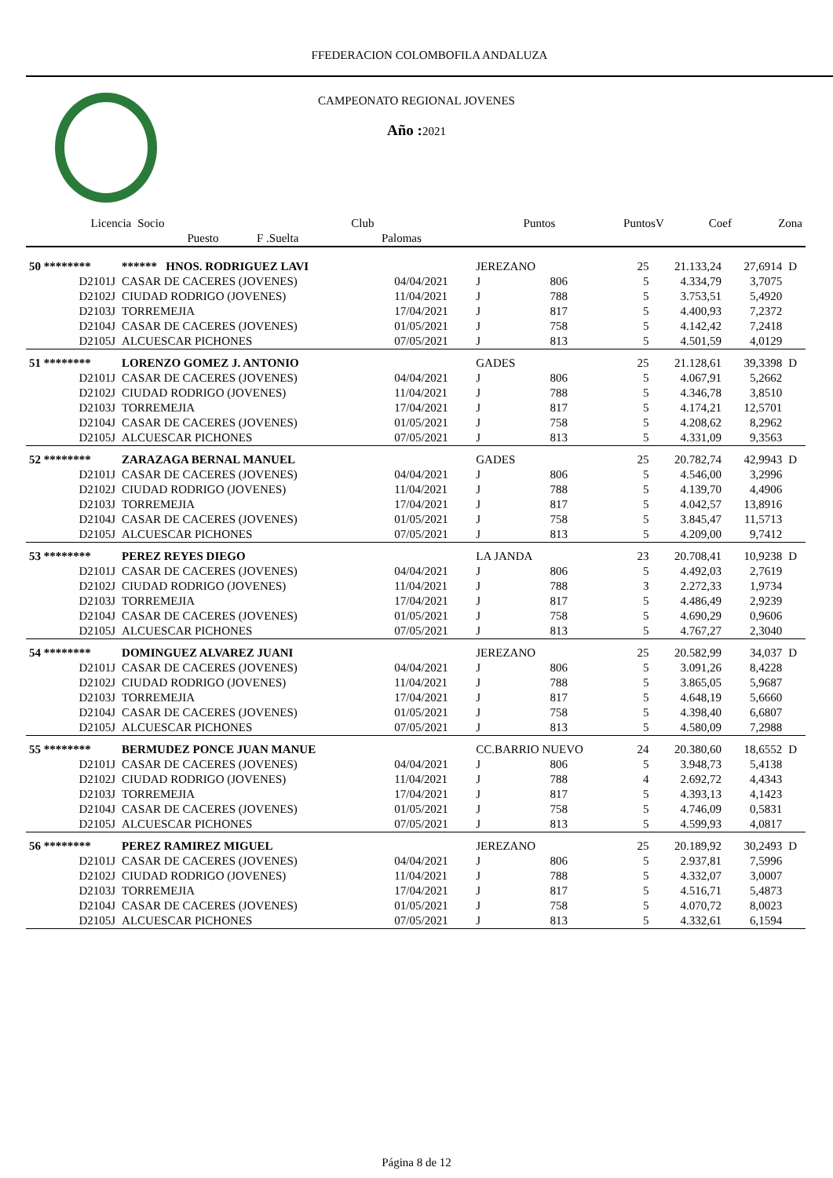FFEDERACION COLOMBOFILA ANDALUZA
CAMPEONATO REGIONAL JOVENES
Año : 2021
| Licencia | Socio | | | Club | | Puntos | PuntosV | Coef | Zona |
| --- | --- | --- | --- | --- | --- | --- | --- | --- | --- |
| | Puesto | F .Suelta | | Palomas | | | | | |
| 50 ******** | ****** HNOS. RODRIGUEZ LAVI | | JEREZANO | | | 25 | 21.133,24 | 27,6914 | D |
| D2101J | CASAR DE CACERES (JOVENES) | 04/04/2021 | J | 806 | | 5 | 4.334,79 | 3,7075 | |
| D2102J | CIUDAD RODRIGO (JOVENES) | 11/04/2021 | J | 788 | | 5 | 3.753,51 | 5,4920 | |
| D2103J | TORREMEJIA | 17/04/2021 | J | 817 | | 5 | 4.400,93 | 7,2372 | |
| D2104J | CASAR DE CACERES (JOVENES) | 01/05/2021 | J | 758 | | 5 | 4.142,42 | 7,2418 | |
| D2105J | ALCUESCAR PICHONES | 07/05/2021 | J | 813 | | 5 | 4.501,59 | 4,0129 | |
| 51 ******** | LORENZO GOMEZ J. ANTONIO | | GADES | | | 25 | 21.128,61 | 39,3398 | D |
| D2101J | CASAR DE CACERES (JOVENES) | 04/04/2021 | J | 806 | | 5 | 4.067,91 | 5,2662 | |
| D2102J | CIUDAD RODRIGO (JOVENES) | 11/04/2021 | J | 788 | | 5 | 4.346,78 | 3,8510 | |
| D2103J | TORREMEJIA | 17/04/2021 | J | 817 | | 5 | 4.174,21 | 12,5701 | |
| D2104J | CASAR DE CACERES (JOVENES) | 01/05/2021 | J | 758 | | 5 | 4.208,62 | 8,2962 | |
| D2105J | ALCUESCAR PICHONES | 07/05/2021 | J | 813 | | 5 | 4.331,09 | 9,3563 | |
| 52 ******** | ZARAZAGA BERNAL MANUEL | | GADES | | | 25 | 20.782,74 | 42,9943 | D |
| D2101J | CASAR DE CACERES (JOVENES) | 04/04/2021 | J | 806 | | 5 | 4.546,00 | 3,2996 | |
| D2102J | CIUDAD RODRIGO (JOVENES) | 11/04/2021 | J | 788 | | 5 | 4.139,70 | 4,4906 | |
| D2103J | TORREMEJIA | 17/04/2021 | J | 817 | | 5 | 4.042,57 | 13,8916 | |
| D2104J | CASAR DE CACERES (JOVENES) | 01/05/2021 | J | 758 | | 5 | 3.845,47 | 11,5713 | |
| D2105J | ALCUESCAR PICHONES | 07/05/2021 | J | 813 | | 5 | 4.209,00 | 9,7412 | |
| 53 ******** | PEREZ REYES DIEGO | | LA JANDA | | | 23 | 20.708,41 | 10,9238 | D |
| D2101J | CASAR DE CACERES (JOVENES) | 04/04/2021 | J | 806 | | 5 | 4.492,03 | 2,7619 | |
| D2102J | CIUDAD RODRIGO (JOVENES) | 11/04/2021 | J | 788 | | 3 | 2.272,33 | 1,9734 | |
| D2103J | TORREMEJIA | 17/04/2021 | J | 817 | | 5 | 4.486,49 | 2,9239 | |
| D2104J | CASAR DE CACERES (JOVENES) | 01/05/2021 | J | 758 | | 5 | 4.690,29 | 0,9606 | |
| D2105J | ALCUESCAR PICHONES | 07/05/2021 | J | 813 | | 5 | 4.767,27 | 2,3040 | |
| 54 ******** | DOMINGUEZ ALVAREZ JUANI | | JEREZANO | | | 25 | 20.582,99 | 34,037 | D |
| D2101J | CASAR DE CACERES (JOVENES) | 04/04/2021 | J | 806 | | 5 | 3.091,26 | 8,4228 | |
| D2102J | CIUDAD RODRIGO (JOVENES) | 11/04/2021 | J | 788 | | 5 | 3.865,05 | 5,9687 | |
| D2103J | TORREMEJIA | 17/04/2021 | J | 817 | | 5 | 4.648,19 | 5,6660 | |
| D2104J | CASAR DE CACERES (JOVENES) | 01/05/2021 | J | 758 | | 5 | 4.398,40 | 6,6807 | |
| D2105J | ALCUESCAR PICHONES | 07/05/2021 | J | 813 | | 5 | 4.580,09 | 7,2988 | |
| 55 ******** | BERMUDEZ PONCE JUAN MANUE | | CC.BARRIO NUEVO | | | 24 | 20.380,60 | 18,6552 | D |
| D2101J | CASAR DE CACERES (JOVENES) | 04/04/2021 | J | 806 | | 5 | 3.948,73 | 5,4138 | |
| D2102J | CIUDAD RODRIGO (JOVENES) | 11/04/2021 | J | 788 | | 4 | 2.692,72 | 4,4343 | |
| D2103J | TORREMEJIA | 17/04/2021 | J | 817 | | 5 | 4.393,13 | 4,1423 | |
| D2104J | CASAR DE CACERES (JOVENES) | 01/05/2021 | J | 758 | | 5 | 4.746,09 | 0,5831 | |
| D2105J | ALCUESCAR PICHONES | 07/05/2021 | J | 813 | | 5 | 4.599,93 | 4,0817 | |
| 56 ******** | PEREZ RAMIREZ MIGUEL | | JEREZANO | | | 25 | 20.189,92 | 30,2493 | D |
| D2101J | CASAR DE CACERES (JOVENES) | 04/04/2021 | J | 806 | | 5 | 2.937,81 | 7,5996 | |
| D2102J | CIUDAD RODRIGO (JOVENES) | 11/04/2021 | J | 788 | | 5 | 4.332,07 | 3,0007 | |
| D2103J | TORREMEJIA | 17/04/2021 | J | 817 | | 5 | 4.516,71 | 5,4873 | |
| D2104J | CASAR DE CACERES (JOVENES) | 01/05/2021 | J | 758 | | 5 | 4.070,72 | 8,0023 | |
| D2105J | ALCUESCAR PICHONES | 07/05/2021 | J | 813 | | 5 | 4.332,61 | 6,1594 | |
Página 8 de 12